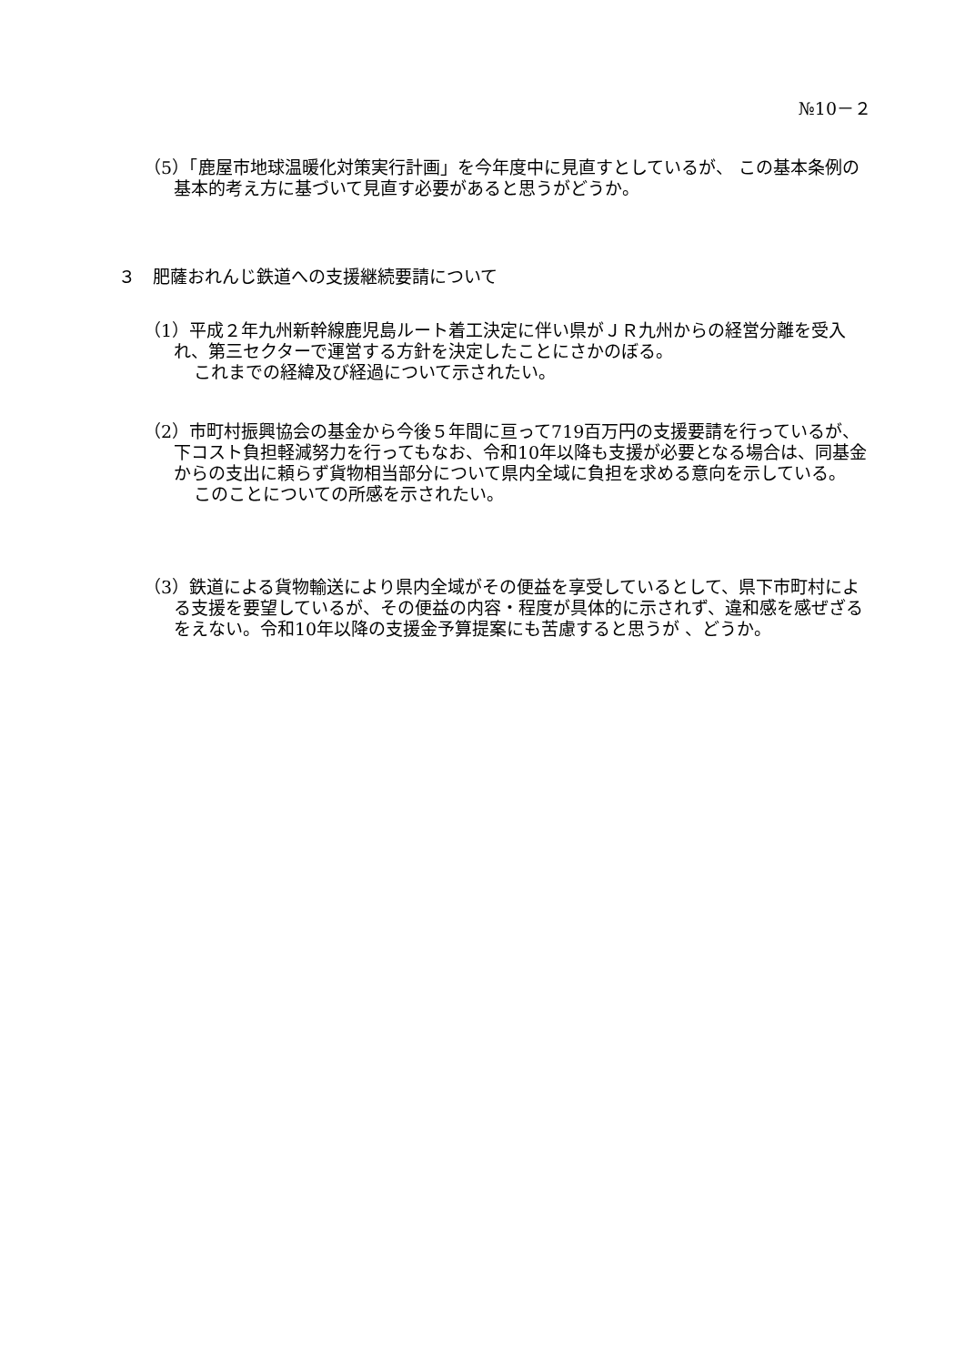№10－２
（5）「鹿屋市地球温暖化対策実行計画」を今年度中に見直すとしているが、 この基本条例の基本的考え方に基づいて見直す必要があると思うがどうか。
３　肥薩おれんじ鉄道への支援継続要請について
（1）平成２年九州新幹線鹿児島ルート着工決定に伴い県がＪＲ九州からの経営分離を受入れ、第三セクターで運営する方針を決定したことにさかのぼる。
これまでの経緯及び経過について示されたい。
（2）市町村振興協会の基金から今後５年間に亘って719百万円の支援要請を行っているが、下コスト負担軽減努力を行ってもなお、令和10年以降も支援が必要となる場合は、同基金からの支出に頼らず貨物相当部分について県内全域に負担を求める意向を示している。
このことについての所感を示されたい。
（3）鉄道による貨物輸送により県内全域がその便益を享受しているとして、県下市町村による支援を要望しているが、その便益の内容・程度が具体的に示されず、違和感を感ぜざるをえない。令和10年以降の支援金予算提案にも苦慮すると思うが 、どうか。